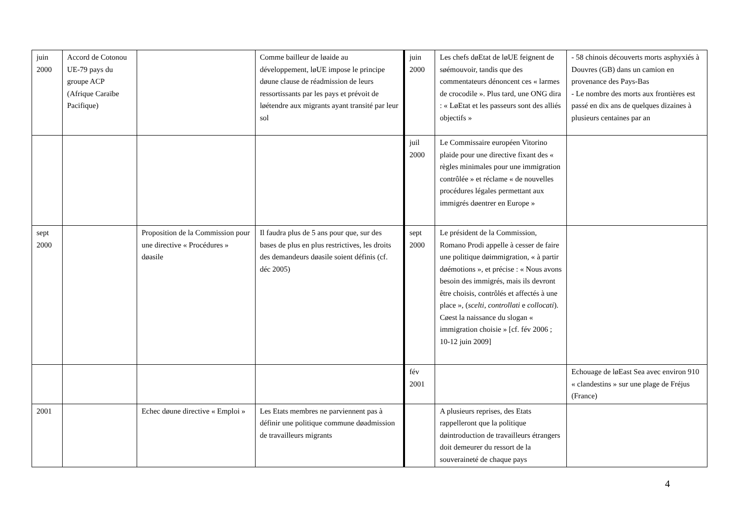| juin 2000 | Accord de Cotonou UE-79 pays du groupe ACP (Afrique Caraïbe Pacifique) | | Comme bailleur de løaide au développement, løUE impose le principe døune clause de réadmission de leurs ressortissants par les pays et prévoit de løétendre aux migrants ayant transité par leur sol | juin 2000 | Les chefs døEtat de løUE feignent de søémouvoir, tandis que des commentateurs dénoncent ces « larmes de crocodile ». Plus tard, une ONG dira : « LøEtat et les passeurs sont des alliés objectifs » | - 58 chinois découverts morts asphyxiés à Douvres (GB) dans un camion en provenance des Pays-Bas - Le nombre des morts aux frontières est passé en dix ans de quelques dizaines à plusieurs centaines par an |
| | | | | juil 2000 | Le Commissaire européen Vitorino plaide pour une directive fixant des « règles minimales pour une immigration contrôlée » et réclame « de nouvelles procédures légales permettant aux immigrés døentrer en Europe » | |
| sept 2000 | | Proposition de la Commission pour une directive « Procédures » døasile | Il faudra plus de 5 ans pour que, sur des bases de plus en plus restrictives, les droits des demandeurs døasile soient définis (cf. déc 2005) | sept 2000 | Le président de la Commission, Romano Prodi appelle à cesser de faire une politique døimmigration, « à partir døémotions », et précise : « Nous avons besoin des immigrés, mais ils devront être choisis, contrôlés et affectés à une place », ( scelti , controllati e collocati ). Cøest la naissance du slogan « immigration choisie » [cf. fév 2006 ; 10-12 juin 2009] | |
| | | | | fév 2001 | | Echouage de løEast Sea avec environ 910 « clandestins » sur une plage de Fréjus (France) |
| 2001 | | Echec døune directive « Emploi » | Les Etats membres ne parviennent pas à définir une politique commune døadmission de travailleurs migrants | | A plusieurs reprises, des Etats rappelleront que la politique døintroduction de travailleurs étrangers doit demeurer du ressort de la souveraineté de chaque pays | |
4